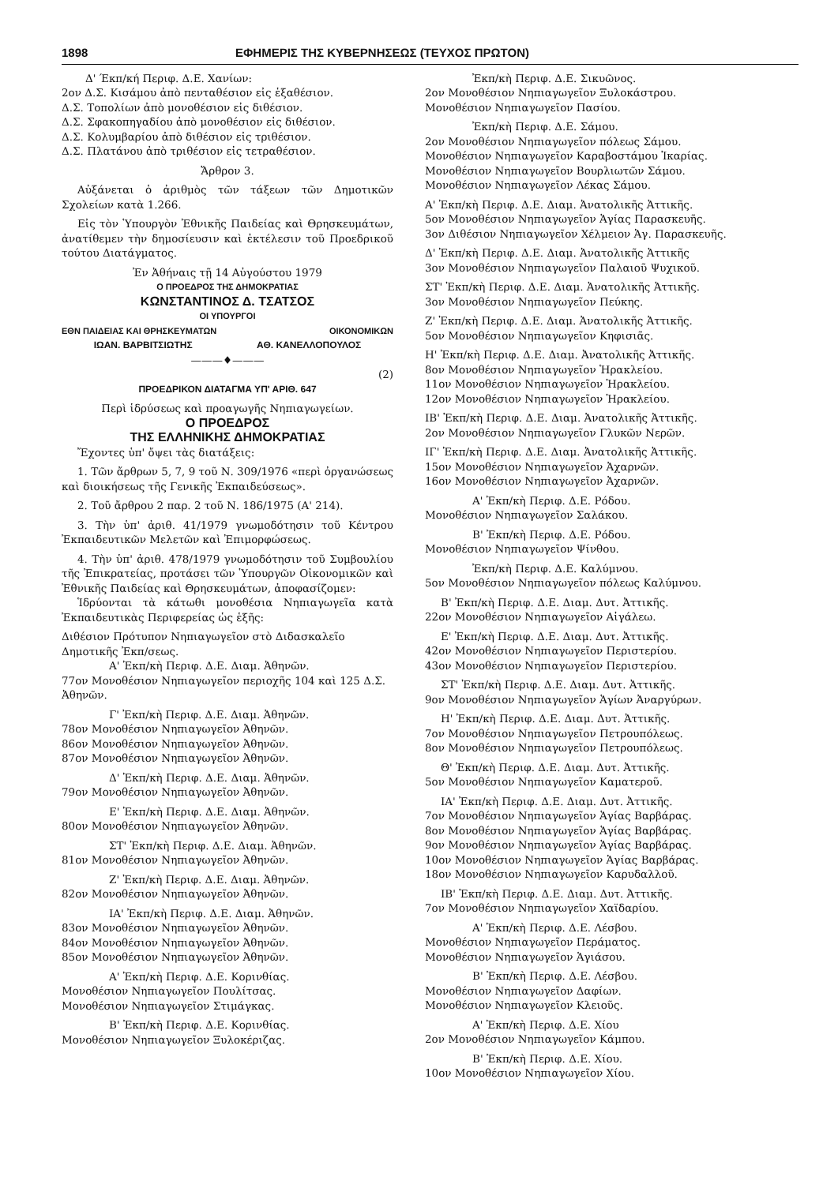1898 ΕΦΗΜΕΡΙΣ ΤΗΣ ΚΥΒΕΡΝΗΣΕΩΣ (ΤΕΥΧΟΣ ΠΡΩΤΟΝ)
Δ' Έκπ/κή Περιφ. Δ.Ε. Χανίων:
2ον Δ.Σ. Κισάμου ἀπὸ πενταθέσιον εἰς ἑξαθέσιον.
Δ.Σ. Τοπολίων ἀπὸ μονοθέσιον εἰς διθέσιον.
Δ.Σ. Σφακοπηγαδίου ἀπὸ μονοθέσιον εἰς διθέσιον.
Δ.Σ. Κολυμβαρίου ἀπὸ διθέσιον εἰς τριθέσιον.
Δ.Σ. Πλατάνου ἀπὸ τριθέσιον εἰς τετραθέσιον.
Ἄρθρον 3.
Αὐξάνεται ὁ ἀριθμὸς τῶν τάξεων τῶν Δημοτικῶν Σχολείων κατὰ 1.266.
Εἰς τὸν Ὑπουργὸν Ἐθνικῆς Παιδείας καὶ Θρησκευμάτων, ἀνατίθεμεν τὴν δημοσίευσιν καὶ ἐκτέλεσιν τοῦ Προεδρικοῦ τούτου Διατάγματος.
Ἐν Ἀθήναις τῇ 14 Αὐγούστου 1979
Ο ΠΡΟΕΔΡΟΣ ΤΗΣ ΔΗΜΟΚΡΑΤΙΑΣ
ΚΩΝΣΤΑΝΤΙΝΟΣ Δ. ΤΣΑΤΣΟΣ
ΟΙ ΥΠΟΥΡΓΟΙ
ΕΘΝ ΠΑΙΔΕΙΑΣ ΚΑΙ ΘΡΗΣΚΕΥΜΑΤΩΝ ΟΙΚΟΝΟΜΙΚΩΝ
ΙΩΑΝ. ΒΑΡΒΙΤΣΙΩΤΗΣ ΑΘ. ΚΑΝΕΛΛΟΠΟΥΛΟΣ
———♦———
(2)
ΠΡΟΕΔΡΙΚΟΝ ΔΙΑΤΑΓΜΑ ΥΠ' ΑΡΙΘ. 647
Περὶ ἱδρύσεως καὶ προαγωγῆς Νηπιαγωγείων.
Ο ΠΡΟΕΔΡΟΣ
ΤΗΣ ΕΛΛΗΝΙΚΗΣ ΔΗΜΟΚΡΑΤΙΑΣ
Ἔχοντες ὑπ' ὄψει τὰς διατάξεις:
1. Τῶν ἄρθρων 5, 7, 9 τοῦ Ν. 309/1976 «περὶ ὀργανώσεως καὶ διοικήσεως τῆς Γενικῆς Ἐκπαιδεύσεως».
2. Τοῦ ἄρθρου 2 παρ. 2 τοῦ Ν. 186/1975 (Α' 214).
3. Τὴν ὑπ' ἀριθ. 41/1979 γνωμοδότησιν τοῦ Κέντρου Ἐκπαιδευτικῶν Μελετῶν καὶ Ἐπιμορφώσεως.
4. Τὴν ὑπ' ἀριθ. 478/1979 γνωμοδότησιν τοῦ Συμβουλίου τῆς Ἐπικρατείας, προτάσει τῶν Ὑπουργῶν Οἰκονομικῶν καὶ Ἐθνικῆς Παιδείας καὶ Θρησκευμάτων, ἀποφασίζομεν:
Ἱδρύονται τὰ κάτωθι μονοθέσια Νηπιαγωγεῖα κατὰ Ἐκπαιδευτικὰς Περιφερείας ὡς ἑξῆς:
Διθέσιον Πρότυπον Νηπιαγωγεῖον στὸ Διδασκαλεῖο Δημοτικῆς Ἐκπ/σεως.
Α' Ἐκπ/κὴ Περιφ. Δ.Ε. Διαμ. Ἀθηνῶν.
77ον Μονοθέσιον Νηπιαγωγεῖον περιοχῆς 104 καὶ 125 Δ.Σ. Ἀθηνῶν.
Γ' Ἐκπ/κὴ Περιφ. Δ.Ε. Διαμ. Ἀθηνῶν.
78ον Μονοθέσιον Νηπιαγωγεῖον Ἀθηνῶν.
86ον Μονοθέσιον Νηπιαγωγεῖον Ἀθηνῶν.
87ον Μονοθέσιον Νηπιαγωγεῖον Ἀθηνῶν.
Δ' Ἐκπ/κὴ Περιφ. Δ.Ε. Διαμ. Ἀθηνῶν.
79ον Μονοθέσιον Νηπιαγωγεῖον Ἀθηνῶν.
Ε' Ἐκπ/κὴ Περιφ. Δ.Ε. Διαμ. Ἀθηνῶν.
80ον Μονοθέσιον Νηπιαγωγεῖον Ἀθηνῶν.
ΣΤ' Ἐκπ/κὴ Περιφ. Δ.Ε. Διαμ. Ἀθηνῶν.
81ον Μονοθέσιον Νηπιαγωγεῖον Ἀθηνῶν.
Ζ' Ἐκπ/κὴ Περιφ. Δ.Ε. Διαμ. Ἀθηνῶν.
82ον Μονοθέσιον Νηπιαγωγεῖον Ἀθηνῶν.
ΙΑ' Ἐκπ/κὴ Περιφ. Δ.Ε. Διαμ. Ἀθηνῶν.
83ον Μονοθέσιον Νηπιαγωγεῖον Ἀθηνῶν.
84ον Μονοθέσιον Νηπιαγωγεῖον Ἀθηνῶν.
85ον Μονοθέσιον Νηπιαγωγεῖον Ἀθηνῶν.
Α' Ἐκπ/κὴ Περιφ. Δ.Ε. Κορινθίας.
Μονοθέσιον Νηπιαγωγεῖον Πουλίτσας.
Μονοθέσιον Νηπιαγωγεῖον Στιμάγκας.
Β' Ἐκπ/κὴ Περιφ. Δ.Ε. Κορινθίας.
Μονοθέσιον Νηπιαγωγεῖον Ξυλοκέριζας.
Ἐκπ/κὴ Περιφ. Δ.Ε. Σικυῶνος.
2ον Μονοθέσιον Νηπιαγωγεῖον Ξυλοκάστρου.
Μονοθέσιον Νηπιαγωγεῖον Πασίου.
Ἐκπ/κὴ Περιφ. Δ.Ε. Σάμου.
2ον Μονοθέσιον Νηπιαγωγεῖον πόλεως Σάμου.
Μονοθέσιον Νηπιαγωγεῖον Καραβοστάμου Ἰκαρίας.
Μονοθέσιον Νηπιαγωγεῖον Βουρλιωτῶν Σάμου.
Μονοθέσιον Νηπιαγωγεῖον Λέκας Σάμου.
Α' Ἐκπ/κὴ Περιφ. Δ.Ε. Διαμ. Ἀνατολικῆς Ἀττικῆς.
5ον Μονοθέσιον Νηπιαγωγεῖον Ἁγίας Παρασκευῆς.
3ον Διθέσιον Νηπιαγωγεῖον Χέλμειον Ἁγ. Παρασκευῆς.
Δ' Ἐκπ/κὴ Περιφ. Δ.Ε. Διαμ. Ἀνατολικῆς Ἀττικῆς
3ον Μονοθέσιον Νηπιαγωγεῖον Παλαιοῦ Ψυχικοῦ.
ΣΤ' Ἐκπ/κὴ Περιφ. Δ.Ε. Διαμ. Ἀνατολικῆς Ἀττικῆς.
3ον Μονοθέσιον Νηπιαγωγεῖον Πεύκης.
Ζ' Ἐκπ/κὴ Περιφ. Δ.Ε. Διαμ. Ἀνατολικῆς Ἀττικῆς.
5ον Μονοθέσιον Νηπιαγωγεῖον Κηφισιᾶς.
Η' Ἐκπ/κὴ Περιφ. Δ.Ε. Διαμ. Ἀνατολικῆς Ἀττικῆς.
8ον Μονοθέσιον Νηπιαγωγεῖον Ἡρακλείου.
11ον Μονοθέσιον Νηπιαγωγεῖον Ἡρακλείου.
12ον Μονοθέσιον Νηπιαγωγεῖον Ἡρακλείου.
ΙΒ' Ἐκπ/κὴ Περιφ. Δ.Ε. Διαμ. Ἀνατολικῆς Ἀττικῆς.
2ον Μονοθέσιον Νηπιαγωγεῖον Γλυκῶν Νερῶν.
ΙΓ' Ἐκπ/κὴ Περιφ. Δ.Ε. Διαμ. Ἀνατολικῆς Ἀττικῆς.
15ον Μονοθέσιον Νηπιαγωγεῖον Ἀχαρνῶν.
16ον Μονοθέσιον Νηπιαγωγεῖον Ἀχαρνῶν.
Α' Ἐκπ/κὴ Περιφ. Δ.Ε. Ρόδου.
Μονοθέσιον Νηπιαγωγεῖον Σαλάκου.
Β' Ἐκπ/κὴ Περιφ. Δ.Ε. Ρόδου.
Μονοθέσιον Νηπιαγωγεῖον Ψίνθου.
Ἐκπ/κὴ Περιφ. Δ.Ε. Καλύμνου.
5ον Μονοθέσιον Νηπιαγωγεῖον πόλεως Καλύμνου.
Β' Ἐκπ/κὴ Περιφ. Δ.Ε. Διαμ. Δυτ. Ἀττικῆς.
22ον Μονοθέσιον Νηπιαγωγεῖον Αἰγάλεω.
Ε' Ἐκπ/κὴ Περιφ. Δ.Ε. Διαμ. Δυτ. Ἀττικῆς.
42ον Μονοθέσιον Νηπιαγωγεῖον Περιστερίου.
43ον Μονοθέσιον Νηπιαγωγεῖον Περιστερίου.
ΣΤ' Ἐκπ/κὴ Περιφ. Δ.Ε. Διαμ. Δυτ. Ἀττικῆς.
9ον Μονοθέσιον Νηπιαγωγεῖον Ἁγίων Ἀναργύρων.
Η' Ἐκπ/κὴ Περιφ. Δ.Ε. Διαμ. Δυτ. Ἀττικῆς.
7ον Μονοθέσιον Νηπιαγωγεῖον Πετρουπόλεως.
8ον Μονοθέσιον Νηπιαγωγεῖον Πετρουπόλεως.
Θ' Ἐκπ/κὴ Περιφ. Δ.Ε. Διαμ. Δυτ. Ἀττικῆς.
5ον Μονοθέσιον Νηπιαγωγεῖον Καματεροῦ.
ΙΑ' Ἐκπ/κὴ Περιφ. Δ.Ε. Διαμ. Δυτ. Ἀττικῆς.
7ον Μονοθέσιον Νηπιαγωγεῖον Ἁγίας Βαρβάρας.
8ον Μονοθέσιον Νηπιαγωγεῖον Ἁγίας Βαρβάρας.
9ον Μονοθέσιον Νηπιαγωγεῖον Ἁγίας Βαρβάρας.
10ον Μονοθέσιον Νηπιαγωγεῖον Ἁγίας Βαρβάρας.
18ον Μονοθέσιον Νηπιαγωγεῖον Καρυδαλλοῦ.
ΙΒ' Ἐκπ/κὴ Περιφ. Δ.Ε. Διαμ. Δυτ. Ἀττικῆς.
7ον Μονοθέσιον Νηπιαγωγεῖον Χαϊδαρίου.
Α' Ἐκπ/κὴ Περιφ. Δ.Ε. Λέσβου.
Μονοθέσιον Νηπιαγωγεῖον Περάματος.
Μονοθέσιον Νηπιαγωγεῖον Ἁγιάσου.
Β' Ἐκπ/κὴ Περιφ. Δ.Ε. Λέσβου.
Μονοθέσιον Νηπιαγωγεῖον Δαφίων.
Μονοθέσιον Νηπιαγωγεῖον Κλειοῦς.
Α' Ἐκπ/κὴ Περιφ. Δ.Ε. Χίου
2ον Μονοθέσιον Νηπιαγωγεῖον Κάμπου.
Β' Ἐκπ/κὴ Περιφ. Δ.Ε. Χίου.
10ον Μονοθέσιον Νηπιαγωγεῖον Χίου.